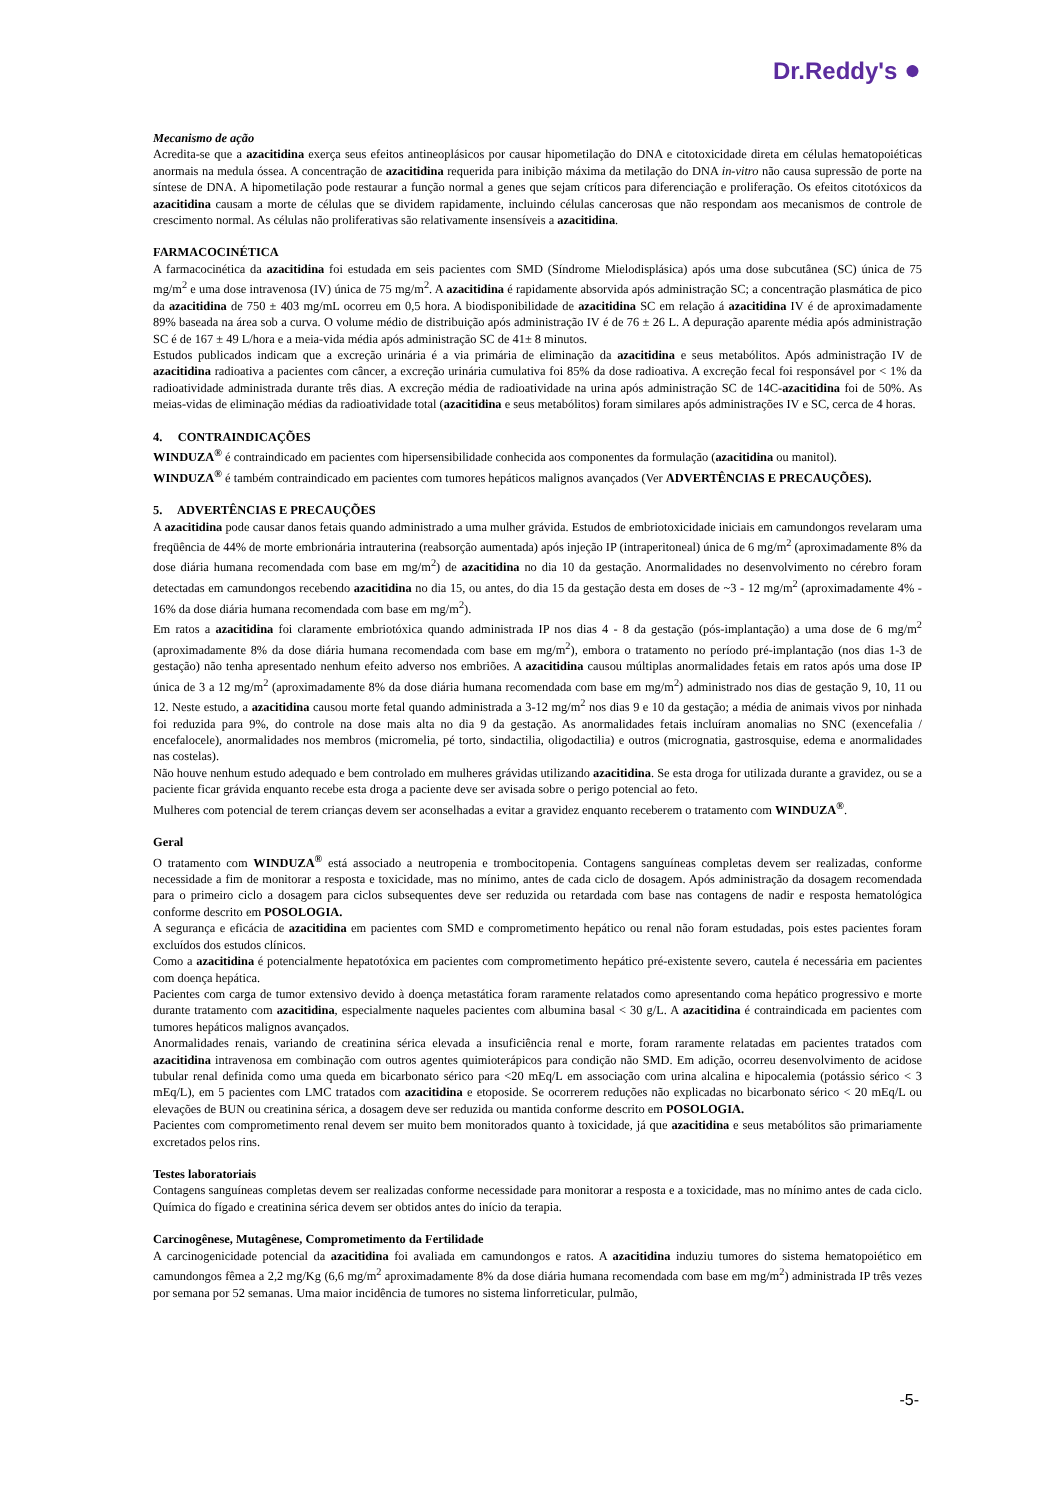Dr.Reddy's ●
Mecanismo de ação
Acredita-se que a azacitidina exerça seus efeitos antineoplásicos por causar hipometilação do DNA e citotoxicidade direta em células hematopoiéticas anormais na medula óssea. A concentração de azacitidina requerida para inibição máxima da metilação do DNA in-vitro não causa supressão de porte na síntese de DNA. A hipometilação pode restaurar a função normal a genes que sejam críticos para diferenciação e proliferação. Os efeitos citotóxicos da azacitidina causam a morte de células que se dividem rapidamente, incluindo células cancerosas que não respondam aos mecanismos de controle de crescimento normal. As células não proliferativas são relativamente insensíveis a azacitidina.
FARMACOCINÉTICA
A farmacocinética da azacitidina foi estudada em seis pacientes com SMD (Síndrome Mielodisplásica) após uma dose subcutânea (SC) única de 75 mg/m<sup>2</sup> e uma dose intravenosa (IV) única de 75 mg/m<sup>2</sup>. A azacitidina é rapidamente absorvida após administração SC; a concentração plasmática de pico da azacitidina de 750 ± 403 mg/mL ocorreu em 0,5 hora. A biodisponibilidade de azacitidina SC em relação á azacitidina IV é de aproximadamente 89% baseada na área sob a curva. O volume médio de distribuição após administração IV é de 76 ± 26 L. A depuração aparente média após administração SC é de 167 ± 49 L/hora e a meia-vida média após administração SC de 41± 8 minutos.
Estudos publicados indicam que a excreção urinária é a via primária de eliminação da azacitidina e seus metabólitos. Após administração IV de azacitidina radioativa a pacientes com câncer, a excreção urinária cumulativa foi 85% da dose radioativa. A excreção fecal foi responsável por < 1% da radioatividade administrada durante três dias. A excreção média de radioatividade na urina após administração SC de 14C-azacitidina foi de 50%. As meias-vidas de eliminação médias da radioatividade total (azacitidina e seus metabólitos) foram similares após administrações IV e SC, cerca de 4 horas.
4. CONTRAINDICAÇÕES
WINDUZA<sup>®</sup> é contraindicado em pacientes com hipersensibilidade conhecida aos componentes da formulação (azacitidina ou manitol).
WINDUZA<sup>®</sup> é também contraindicado em pacientes com tumores hepáticos malignos avançados (Ver ADVERTÊNCIAS E PRECAUÇÕES).
5. ADVERTÊNCIAS E PRECAUÇÕES
A azacitidina pode causar danos fetais quando administrado a uma mulher grávida. Estudos de embriotoxicidade iniciais em camundongos revelaram uma freqüência de 44% de morte embrionária intrauterina (reabsorção aumentada) após injeção IP (intraperitoneal) única de 6 mg/m<sup>2</sup> (aproximadamente 8% da dose diária humana recomendada com base em mg/m<sup>2</sup>) de azacitidina no dia 10 da gestação. Anormalidades no desenvolvimento no cérebro foram detectadas em camundongos recebendo azacitidina no dia 15, ou antes, do dia 15 da gestação desta em doses de ~3 - 12 mg/m<sup>2</sup> (aproximadamente 4% - 16% da dose diária humana recomendada com base em mg/m<sup>2</sup>).
Em ratos a azacitidina foi claramente embriotóxica quando administrada IP nos dias 4 - 8 da gestação (pós-implantação) a uma dose de 6 mg/m<sup>2</sup> (aproximadamente 8% da dose diária humana recomendada com base em mg/m<sup>2</sup>), embora o tratamento no período pré-implantação (nos dias 1-3 de gestação) não tenha apresentado nenhum efeito adverso nos embriões. A azacitidina causou múltiplas anormalidades fetais em ratos após uma dose IP única de 3 a 12 mg/m<sup>2</sup> (aproximadamente 8% da dose diária humana recomendada com base em mg/m<sup>2</sup>) administrado nos dias de gestação 9, 10, 11 ou 12. Neste estudo, a azacitidina causou morte fetal quando administrada a 3-12 mg/m<sup>2</sup> nos dias 9 e 10 da gestação; a média de animais vivos por ninhada foi reduzida para 9%, do controle na dose mais alta no dia 9 da gestação. As anormalidades fetais incluíram anomalias no SNC (exencefalia / encefalocele), anormalidades nos membros (micromelia, pé torto, sindactilia, oligodactilia) e outros (micrognatia, gastrosquise, edema e anormalidades nas costelas).
Não houve nenhum estudo adequado e bem controlado em mulheres grávidas utilizando azacitidina. Se esta droga for utilizada durante a gravidez, ou se a paciente ficar grávida enquanto recebe esta droga a paciente deve ser avisada sobre o perigo potencial ao feto.
Mulheres com potencial de terem crianças devem ser aconselhadas a evitar a gravidez enquanto receberem o tratamento com WINDUZA<sup>®</sup>.
Geral
O tratamento com WINDUZA<sup>®</sup> está associado a neutropenia e trombocitopenia. Contagens sanguíneas completas devem ser realizadas, conforme necessidade a fim de monitorar a resposta e toxicidade, mas no mínimo, antes de cada ciclo de dosagem. Após administração da dosagem recomendada para o primeiro ciclo a dosagem para ciclos subsequentes deve ser reduzida ou retardada com base nas contagens de nadir e resposta hematológica conforme descrito em POSOLOGIA.
A segurança e eficácia de azacitidina em pacientes com SMD e comprometimento hepático ou renal não foram estudadas, pois estes pacientes foram excluídos dos estudos clínicos.
Como a azacitidina é potencialmente hepatotóxica em pacientes com comprometimento hepático pré-existente severo, cautela é necessária em pacientes com doença hepática.
Pacientes com carga de tumor extensivo devido à doença metastática foram raramente relatados como apresentando coma hepático progressivo e morte durante tratamento com azacitidina, especialmente naqueles pacientes com albumina basal < 30 g/L. A azacitidina é contraindicada em pacientes com tumores hepáticos malignos avançados.
Anormalidades renais, variando de creatinina sérica elevada a insuficiência renal e morte, foram raramente relatadas em pacientes tratados com azacitidina intravenosa em combinação com outros agentes quimioterápicos para condição não SMD. Em adição, ocorreu desenvolvimento de acidose tubular renal definida como uma queda em bicarbonato sérico para <20 mEq/L em associação com urina alcalina e hipocalemia (potássio sérico < 3 mEq/L), em 5 pacientes com LMC tratados com azacitidina e etoposide. Se ocorrerem reduções não explicadas no bicarbonato sérico < 20 mEq/L ou elevações de BUN ou creatinina sérica, a dosagem deve ser reduzida ou mantida conforme descrito em POSOLOGIA.
Pacientes com comprometimento renal devem ser muito bem monitorados quanto à toxicidade, já que azacitidina e seus metabólitos são primariamente excretados pelos rins.
Testes laboratoriais
Contagens sanguíneas completas devem ser realizadas conforme necessidade para monitorar a resposta e a toxicidade, mas no mínimo antes de cada ciclo. Química do fígado e creatinina sérica devem ser obtidos antes do início da terapia.
Carcinogênese, Mutagênese, Comprometimento da Fertilidade
A carcinogenicidade potencial da azacitidina foi avaliada em camundongos e ratos. A azacitidina induziu tumores do sistema hematopoiético em camundongos fêmea a 2,2 mg/Kg (6,6 mg/m<sup>2</sup> aproximadamente 8% da dose diária humana recomendada com base em mg/m<sup>2</sup>) administrada IP três vezes por semana por 52 semanas. Uma maior incidência de tumores no sistema linforreticular, pulmão,
-5-